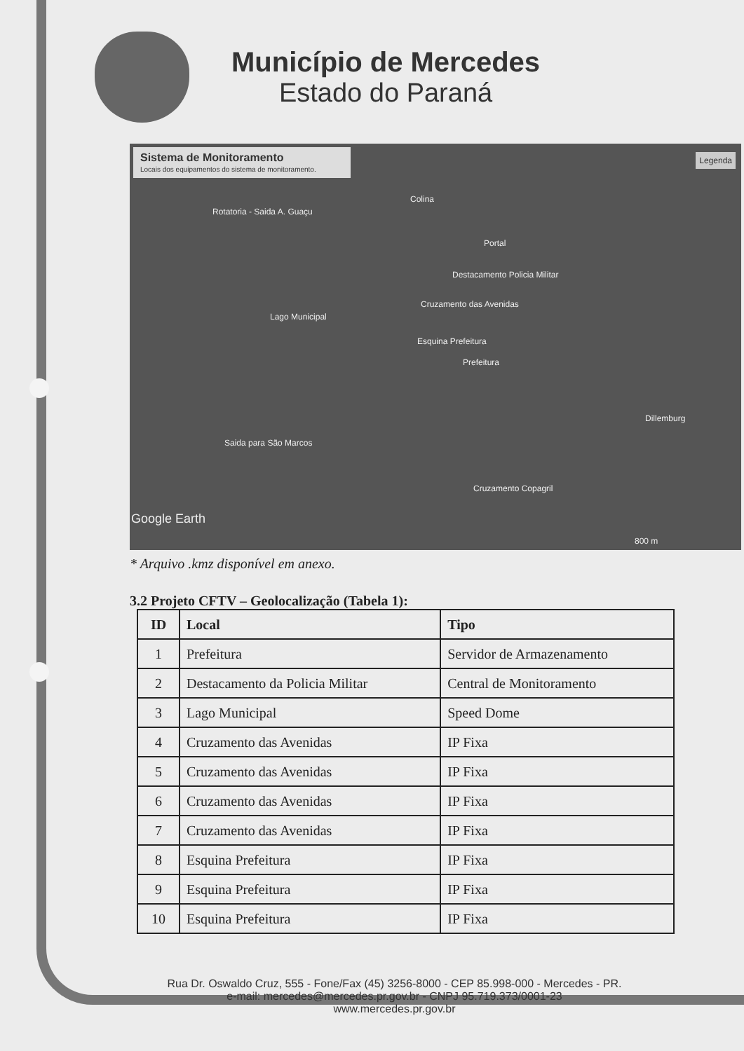Município de Mercedes
Estado do Paraná
Sistema de Monitoramento
Locais dos equipamentos do sistema de monitoramento.
Legenda
Colina
Rotatoria - Saida A. Guaçu
Portal
Destacamento Policia Militar
Cruzamento das Avenidas
Lago Municipal
Esquina Prefeitura
Prefeitura
Dillemburg
Saida para São Marcos
Cruzamento Copagril
Google Earth
800 m
* Arquivo .kmz disponível em anexo.
3.2 Projeto CFTV – Geolocalização (Tabela 1):
| ID | Local | Tipo |
| --- | --- | --- |
| 1 | Prefeitura | Servidor de Armazenamento |
| 2 | Destacamento da Policia Militar | Central de Monitoramento |
| 3 | Lago Municipal | Speed Dome |
| 4 | Cruzamento das Avenidas | IP Fixa |
| 5 | Cruzamento das Avenidas | IP Fixa |
| 6 | Cruzamento das Avenidas | IP Fixa |
| 7 | Cruzamento das Avenidas | IP Fixa |
| 8 | Esquina Prefeitura | IP Fixa |
| 9 | Esquina Prefeitura | IP Fixa |
| 10 | Esquina Prefeitura | IP Fixa |
Rua Dr. Oswaldo Cruz, 555 - Fone/Fax (45) 3256-8000 - CEP 85.998-000 - Mercedes - PR.
e-mail: mercedes@mercedes.pr.gov.br - CNPJ 95.719.373/0001-23
www.mercedes.pr.gov.br